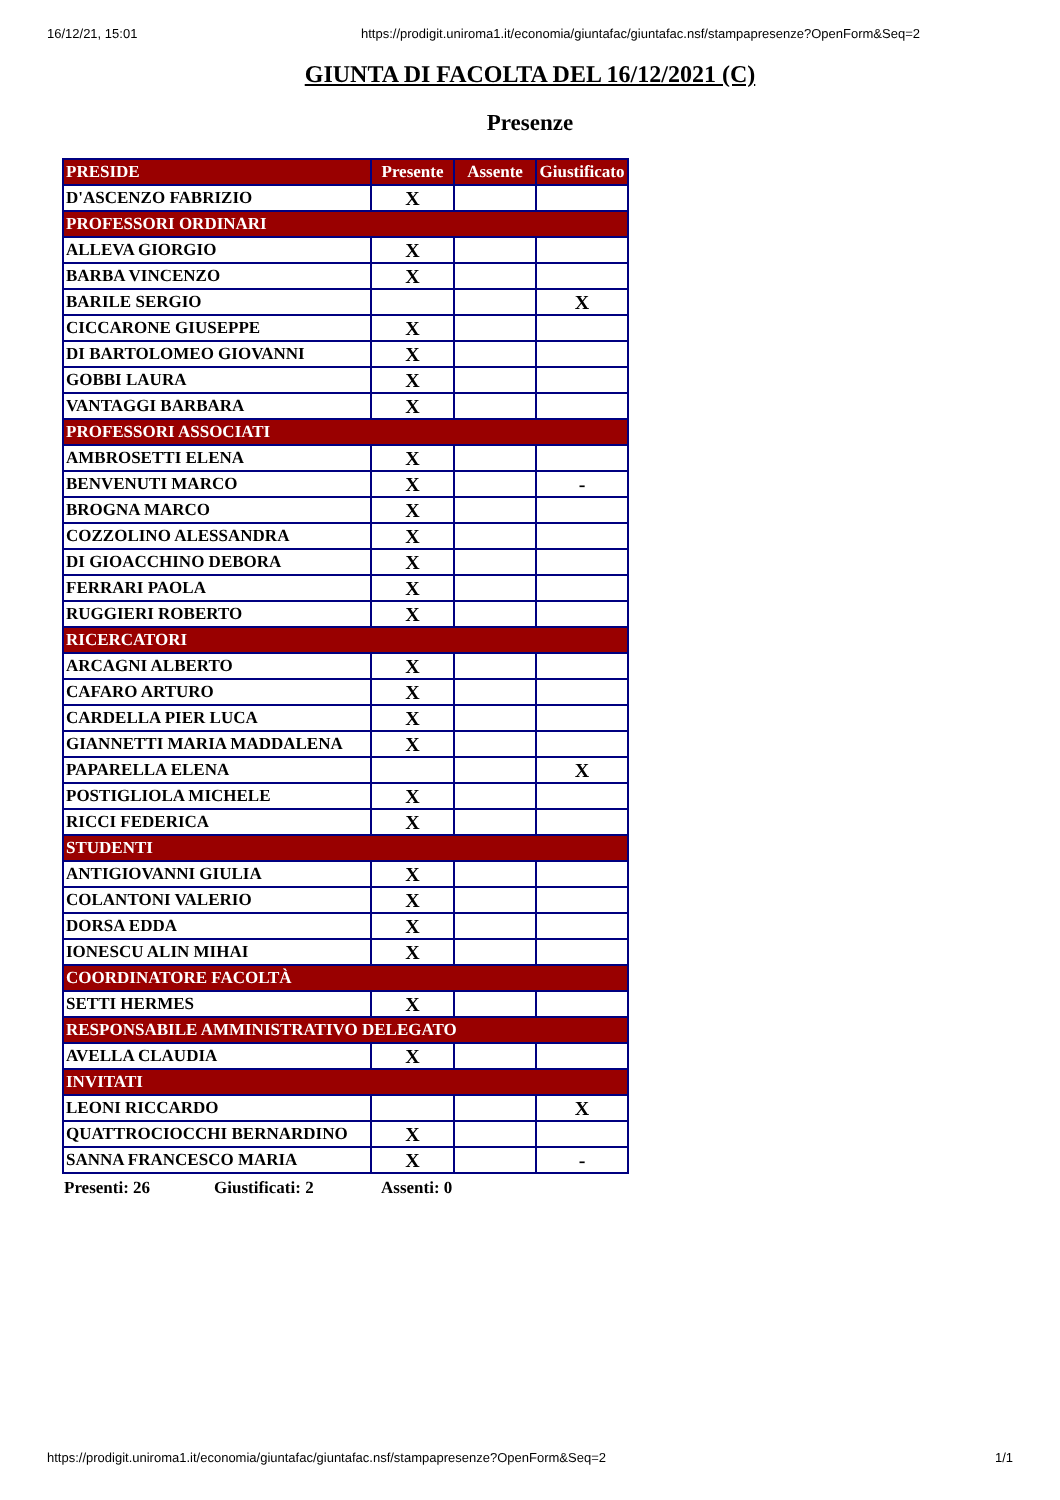16/12/21, 15:01 https://prodigit.uniroma1.it/economia/giuntafac/giuntafac.nsf/stampapresenze?OpenForm&Seq=2
GIUNTA DI FACOLTA DEL 16/12/2021 (C)
Presenze
| PRESIDE | Presente | Assente | Giustificato |
| --- | --- | --- | --- |
| D'ASCENZO FABRIZIO | X | | |
| PROFESSORI ORDINARI | | | |
| ALLEVA GIORGIO | X | | |
| BARBA VINCENZO | X | | |
| BARILE SERGIO | | | X |
| CICCARONE GIUSEPPE | X | | |
| DI BARTOLOMEO GIOVANNI | X | | |
| GOBBI LAURA | X | | |
| VANTAGGI BARBARA | X | | |
| PROFESSORI ASSOCIATI | | | |
| AMBROSETTI ELENA | X | | |
| BENVENUTI MARCO | X | | - |
| BROGNA MARCO | X | | |
| COZZOLINO ALESSANDRA | X | | |
| DI GIOACCHINO DEBORA | X | | |
| FERRARI PAOLA | X | | |
| RUGGIERI ROBERTO | X | | |
| RICERCATORI | | | |
| ARCAGNI ALBERTO | X | | |
| CAFARO ARTURO | X | | |
| CARDELLA PIER LUCA | X | | |
| GIANNETTI MARIA MADDALENA | X | | |
| PAPARELLA ELENA | | | X |
| POSTIGLIOLA MICHELE | X | | |
| RICCI FEDERICA | X | | |
| STUDENTI | | | |
| ANTIGIOVANNI GIULIA | X | | |
| COLANTONI VALERIO | X | | |
| DORSA EDDA | X | | |
| IONESCU ALIN MIHAI | X | | |
| COORDINATORE FACOLTÀ | | | |
| SETTI HERMES | X | | |
| RESPONSABILE AMMINISTRATIVO DELEGATO | | | |
| AVELLA CLAUDIA | X | | |
| INVITATI | | | |
| LEONI RICCARDO | | | X |
| QUATTROCIOCCHI BERNARDINO | X | | |
| SANNA FRANCESCO MARIA | X | | - |
Presenti: 26 Giustificati: 2 Assenti: 0
https://prodigit.uniroma1.it/economia/giuntafac/giuntafac.nsf/stampapresenze?OpenForm&Seq=2 1/1